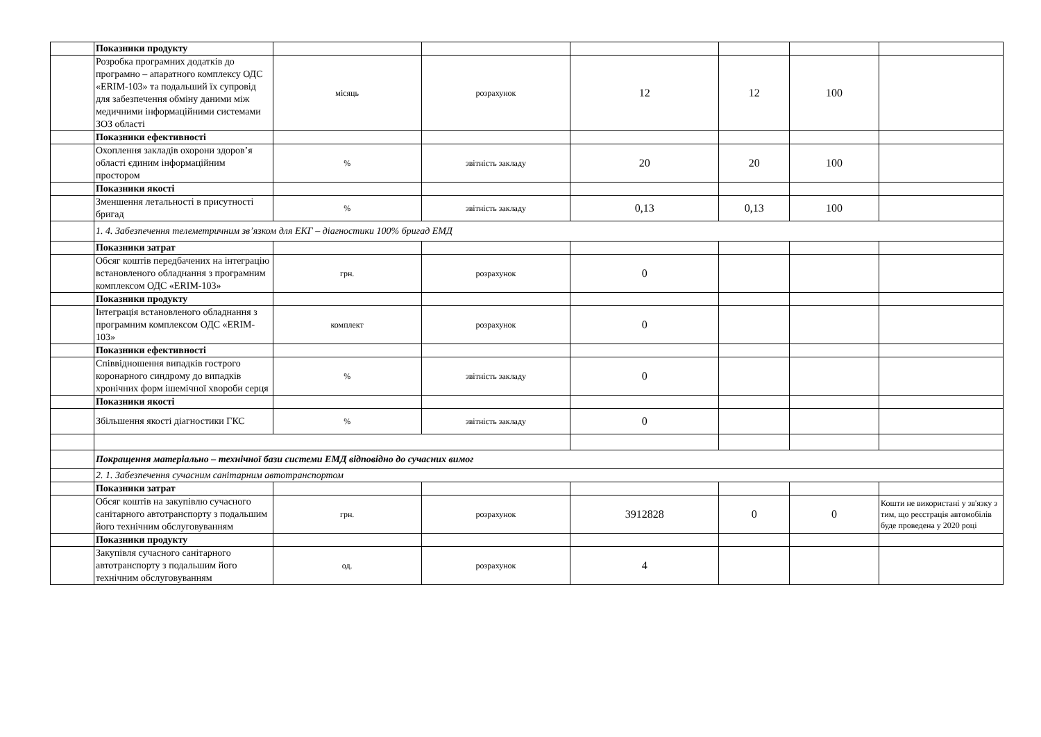| | Показники продукту | | | | | | |
| | Розробка програмних додатків до програмно – апаратного комплексу ОДС «ERIM-103» та подальший їх супровід для забезпечення обміну даними між медичними інформаційними системами ЗОЗ області | місяць | розрахунок | 12 | 12 | 100 | |
| | Показники ефективності | | | | | | |
| | Охоплення закладів охорони здоров’я області єдиним інформаційним простором | % | звітність закладу | 20 | 20 | 100 | |
| | Показники якості | | | | | | |
| | Зменшення летальності в присутності бригад | % | звітність закладу | 0,13 | 0,13 | 100 | |
| | 1. 4. Забезпечення телеметричним зв’язком для ЕКГ – діагностики 100% бригад ЕМД | | | | | | |
| | Показники затрат | | | | | | |
| | Обсяг коштів передбачених на інтеграцію встановленого обладнання з програмним комплексом ОДС «ERIM-103» | грн. | розрахунок | 0 | | | |
| | Показники продукту | | | | | | |
| | Інтеграція встановленого обладнання з програмним комплексом ОДС «ERIM-103» | комплект | розрахунок | 0 | | | |
| | Показники ефективності | | | | | | |
| | Співвідношення випадків гострого коронарного синдрому до випадків хронічних форм ішемічної хвороби серця | % | звітність закладу | 0 | | | |
| | Показники якості | | | | | | |
| | Збільшення якості діагностики ГКС | % | звітність закладу | 0 | | | |
| | Покращення матеріально – технічної бази системи ЕМД відповідно до сучасних вимог | | | | | | |
| | 2. 1. Забезпечення сучасним санітарним автотранспортом | | | | | | |
| | Показники затрат | | | | | | |
| | Обсяг коштів на закупівлю сучасного санітарного автотранспорту з подальшим його технічним обслуговуванням | грн. | розрахунок | 3912828 | 0 | 0 | Кошти не використані у зв'язку з тим, що реєстрація автомобілів буде проведена у 2020 році |
| | Показники продукту | | | | | | |
| | Закупівля сучасного санітарного автотранспорту з подальшим його технічним обслуговуванням | од. | розрахунок | 4 | | | |